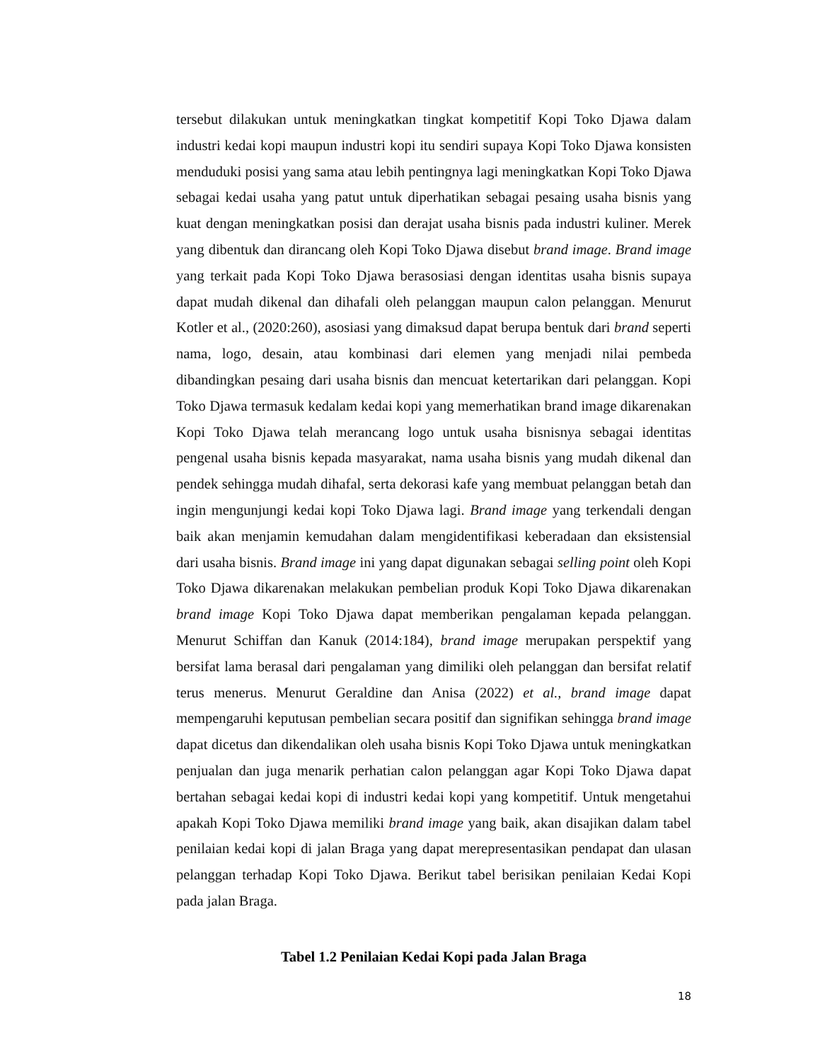tersebut dilakukan untuk meningkatkan tingkat kompetitif Kopi Toko Djawa dalam industri kedai kopi maupun industri kopi itu sendiri supaya Kopi Toko Djawa konsisten menduduki posisi yang sama atau lebih pentingnya lagi meningkatkan Kopi Toko Djawa sebagai kedai usaha yang patut untuk diperhatikan sebagai pesaing usaha bisnis yang kuat dengan meningkatkan posisi dan derajat usaha bisnis pada industri kuliner. Merek yang dibentuk dan dirancang oleh Kopi Toko Djawa disebut brand image. Brand image yang terkait pada Kopi Toko Djawa berasosiasi dengan identitas usaha bisnis supaya dapat mudah dikenal dan dihafali oleh pelanggan maupun calon pelanggan. Menurut Kotler et al., (2020:260), asosiasi yang dimaksud dapat berupa bentuk dari brand seperti nama, logo, desain, atau kombinasi dari elemen yang menjadi nilai pembeda dibandingkan pesaing dari usaha bisnis dan mencuat ketertarikan dari pelanggan. Kopi Toko Djawa termasuk kedalam kedai kopi yang memerhatikan brand image dikarenakan Kopi Toko Djawa telah merancang logo untuk usaha bisnisnya sebagai identitas pengenal usaha bisnis kepada masyarakat, nama usaha bisnis yang mudah dikenal dan pendek sehingga mudah dihafal, serta dekorasi kafe yang membuat pelanggan betah dan ingin mengunjungi kedai kopi Toko Djawa lagi. Brand image yang terkendali dengan baik akan menjamin kemudahan dalam mengidentifikasi keberadaan dan eksistensial dari usaha bisnis. Brand image ini yang dapat digunakan sebagai selling point oleh Kopi Toko Djawa dikarenakan melakukan pembelian produk Kopi Toko Djawa dikarenakan brand image Kopi Toko Djawa dapat memberikan pengalaman kepada pelanggan. Menurut Schiffan dan Kanuk (2014:184), brand image merupakan perspektif yang bersifat lama berasal dari pengalaman yang dimiliki oleh pelanggan dan bersifat relatif terus menerus. Menurut Geraldine dan Anisa (2022) et al., brand image dapat mempengaruhi keputusan pembelian secara positif dan signifikan sehingga brand image dapat dicetus dan dikendalikan oleh usaha bisnis Kopi Toko Djawa untuk meningkatkan penjualan dan juga menarik perhatian calon pelanggan agar Kopi Toko Djawa dapat bertahan sebagai kedai kopi di industri kedai kopi yang kompetitif. Untuk mengetahui apakah Kopi Toko Djawa memiliki brand image yang baik, akan disajikan dalam tabel penilaian kedai kopi di jalan Braga yang dapat merepresentasikan pendapat dan ulasan pelanggan terhadap Kopi Toko Djawa. Berikut tabel berisikan penilaian Kedai Kopi pada jalan Braga.
Tabel 1.2 Penilaian Kedai Kopi pada Jalan Braga
18